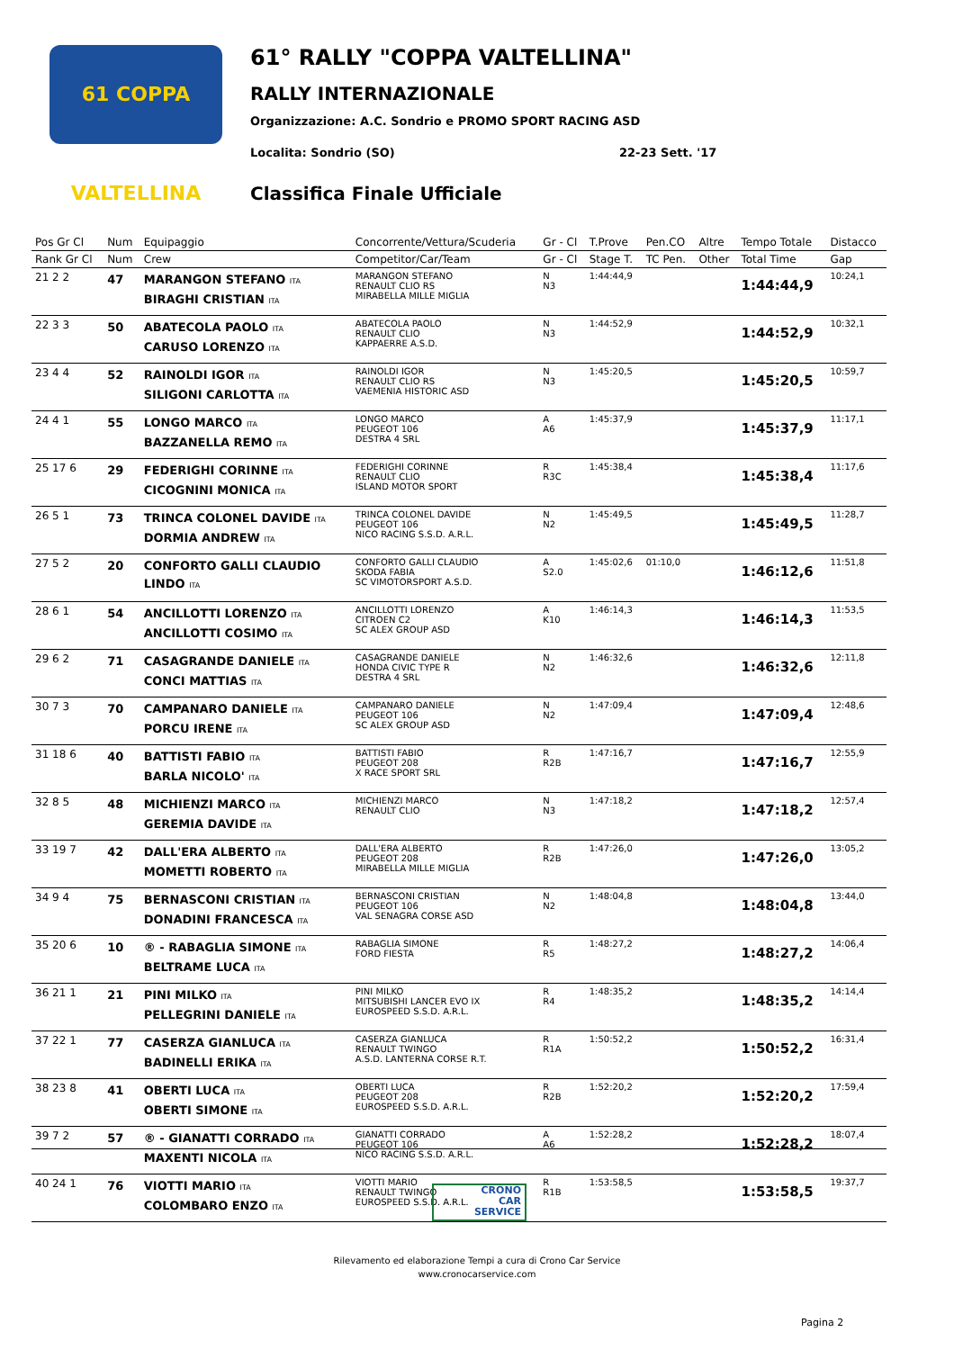61 COPPA VALTELLINA
61° RALLY "COPPA VALTELLINA"
RALLY INTERNAZIONALE
Organizzazione: A.C. Sondrio e PROMO SPORT RACING ASD
Localita: Sondrio (SO) 22-23 Sett. '17
Classifica Finale Ufficiale
| Pos Gr Cl | Num | Equipaggio | Concorrente/Vettura/Scuderia | Gr - Cl | T.Prove | Pen.CO | Altre | Tempo Totale | Distacco |
| --- | --- | --- | --- | --- | --- | --- | --- | --- | --- |
| Rank Gr Cl | Num | Crew | Competitor/Car/Team | Gr - Cl | Stage T. | TC Pen. | Other | Total Time | Gap |
| 21 2 2 | 47 | MARANGON STEFANO ITA BIRAGHI CRISTIAN ITA | MARANGON STEFANO RENAULT CLIO RS MIRABELLA MILLE MIGLIA | N N3 | 1:44:44,9 | | | 1:44:44,9 | 10:24,1 |
| 22 3 3 | 50 | ABATECOLA PAOLO ITA CARUSO LORENZO ITA | ABATECOLA PAOLO RENAULT CLIO KAPPAERRE A.S.D. | N N3 | 1:44:52,9 | | | 1:44:52,9 | 10:32,1 |
| 23 4 4 | 52 | RAINOLDI IGOR ITA SILIGONI CARLOTTA ITA | RAINOLDI IGOR RENAULT CLIO RS VAEMENIA HISTORIC ASD | N N3 | 1:45:20,5 | | | 1:45:20,5 | 10:59,7 |
| 24 4 1 | 55 | LONGO MARCO ITA BAZZANELLA REMO ITA | LONGO MARCO PEUGEOT 106 DESTRA 4 SRL | A A6 | 1:45:37,9 | | | 1:45:37,9 | 11:17,1 |
| 25 17 6 | 29 | FEDERIGHI CORINNE ITA CICOGNINI MONICA ITA | FEDERIGHI CORINNE RENAULT CLIO ISLAND MOTOR SPORT | R R3C | 1:45:38,4 | | | 1:45:38,4 | 11:17,6 |
| 26 5 1 | 73 | TRINCA COLONEL DAVIDE ITA DORMIA ANDREW ITA | TRINCA COLONEL DAVIDE PEUGEOT 106 NICO RACING S.S.D. A.R.L. | N N2 | 1:45:49,5 | | | 1:45:49,5 | 11:28,7 |
| 27 5 2 | 20 | CONFORTO GALLI CLAUDIO LINDO ITA | CONFORTO GALLI CLAUDIO SKODA FABIA SC VIMOTORSPORT A.S.D. | A S2.0 | 1:45:02,6 | 01:10,0 | | 1:46:12,6 | 11:51,8 |
| 28 6 1 | 54 | ANCILLOTTI LORENZO ITA ANCILLOTTI COSIMO ITA | ANCILLOTTI LORENZO CITROEN C2 SC ALEX GROUP ASD | A K10 | 1:46:14,3 | | | 1:46:14,3 | 11:53,5 |
| 29 6 2 | 71 | CASAGRANDE DANIELE ITA CONCI MATTIAS ITA | CASAGRANDE DANIELE HONDA CIVIC TYPE R DESTRA 4 SRL | N N2 | 1:46:32,6 | | | 1:46:32,6 | 12:11,8 |
| 30 7 3 | 70 | CAMPANARO DANIELE ITA PORCU IRENE ITA | CAMPANARO DANIELE PEUGEOT 106 SC ALEX GROUP ASD | N N2 | 1:47:09,4 | | | 1:47:09,4 | 12:48,6 |
| 31 18 6 | 40 | BATTISTI FABIO ITA BARLA NICOLO' ITA | BATTISTI FABIO PEUGEOT 208 X RACE SPORT SRL | R R2B | 1:47:16,7 | | | 1:47:16,7 | 12:55,9 |
| 32 8 5 | 48 | MICHIENZI MARCO ITA GEREMIA DAVIDE ITA | MICHIENZI MARCO RENAULT CLIO | N N3 | 1:47:18,2 | | | 1:47:18,2 | 12:57,4 |
| 33 19 7 | 42 | DALL'ERA ALBERTO ITA MOMETTI ROBERTO ITA | DALL'ERA ALBERTO PEUGEOT 208 MIRABELLA MILLE MIGLIA | R R2B | 1:47:26,0 | | | 1:47:26,0 | 13:05,2 |
| 34 9 4 | 75 | BERNASCONI CRISTIAN ITA DONADINI FRANCESCA ITA | BERNASCONI CRISTIAN PEUGEOT 106 VAL SENAGRA CORSE ASD | N N2 | 1:48:04,8 | | | 1:48:04,8 | 13:44,0 |
| 35 20 6 | 10 | ® - RABAGLIA SIMONE ITA BELTRAME LUCA ITA | RABAGLIA SIMONE FORD FIESTA | R R5 | 1:48:27,2 | | | 1:48:27,2 | 14:06,4 |
| 36 21 1 | 21 | PINI MILKO ITA PELLEGRINI DANIELE ITA | PINI MILKO MITSUBISHI LANCER EVO IX EUROSPEED S.S.D. A.R.L. | R R4 | 1:48:35,2 | | | 1:48:35,2 | 14:14,4 |
| 37 22 1 | 77 | CASERZA GIANLUCA ITA BADINELLI ERIKA ITA | CASERZA GIANLUCA RENAULT TWINGO A.S.D. LANTERNA CORSE R.T. | R R1A | 1:50:52,2 | | | 1:50:52,2 | 16:31,4 |
| 38 23 8 | 41 | OBERTI LUCA ITA OBERTI SIMONE ITA | OBERTI LUCA PEUGEOT 208 EUROSPEED S.S.D. A.R.L. | R R2B | 1:52:20,2 | | | 1:52:20,2 | 17:59,4 |
| 39 7 2 | 57 | ® - GIANATTI CORRADO ITA MAXENTI NICOLA ITA | GIANATTI CORRADO PEUGEOT 106 NICO RACING S.S.D. A.R.L. | A A6 | 1:52:28,2 | | | 1:52:28,2 | 18:07,4 |
| 40 24 1 | 76 | VIOTTI MARIO ITA COLOMBARO ENZO ITA | VIOTTI MARIO RENAULT TWINGO EUROSPEED S.S.D. A.R.L. | R R1B | 1:53:58,5 | | | 1:53:58,5 | 19:37,7 |
CRONO
CAR
SERVICE
Rilevamento ed elaborazione Tempi a cura di Crono Car Service
www.cronocarservice.com
Pagina 2